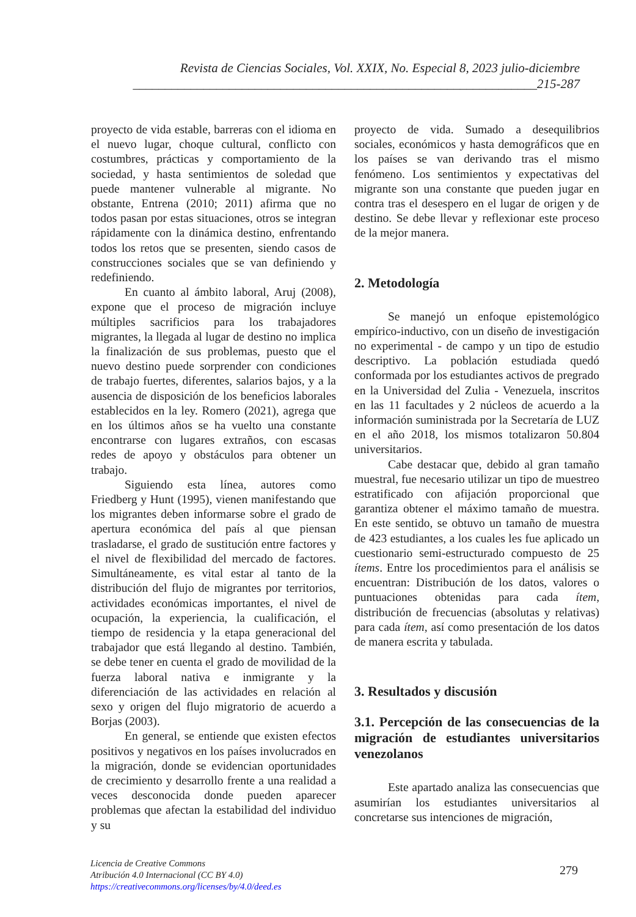Revista de Ciencias Sociales, Vol. XXIX, No. Especial 8, 2023 julio-diciembre
_______________________________________________________________215-287
proyecto de vida estable, barreras con el idioma en el nuevo lugar, choque cultural, conflicto con costumbres, prácticas y comportamiento de la sociedad, y hasta sentimientos de soledad que puede mantener vulnerable al migrante. No obstante, Entrena (2010; 2011) afirma que no todos pasan por estas situaciones, otros se integran rápidamente con la dinámica destino, enfrentando todos los retos que se presenten, siendo casos de construcciones sociales que se van definiendo y redefiniendo.
En cuanto al ámbito laboral, Aruj (2008), expone que el proceso de migración incluye múltiples sacrificios para los trabajadores migrantes, la llegada al lugar de destino no implica la finalización de sus problemas, puesto que el nuevo destino puede sorprender con condiciones de trabajo fuertes, diferentes, salarios bajos, y a la ausencia de disposición de los beneficios laborales establecidos en la ley. Romero (2021), agrega que en los últimos años se ha vuelto una constante encontrarse con lugares extraños, con escasas redes de apoyo y obstáculos para obtener un trabajo.
Siguiendo esta línea, autores como Friedberg y Hunt (1995), vienen manifestando que los migrantes deben informarse sobre el grado de apertura económica del país al que piensan trasladarse, el grado de sustitución entre factores y el nivel de flexibilidad del mercado de factores. Simultáneamente, es vital estar al tanto de la distribución del flujo de migrantes por territorios, actividades económicas importantes, el nivel de ocupación, la experiencia, la cualificación, el tiempo de residencia y la etapa generacional del trabajador que está llegando al destino. También, se debe tener en cuenta el grado de movilidad de la fuerza laboral nativa e inmigrante y la diferenciación de las actividades en relación al sexo y origen del flujo migratorio de acuerdo a Borjas (2003).
En general, se entiende que existen efectos positivos y negativos en los países involucrados en la migración, donde se evidencian oportunidades de crecimiento y desarrollo frente a una realidad a veces desconocida donde pueden aparecer problemas que afectan la estabilidad del individuo y su
proyecto de vida. Sumado a desequilibrios sociales, económicos y hasta demográficos que en los países se van derivando tras el mismo fenómeno. Los sentimientos y expectativas del migrante son una constante que pueden jugar en contra tras el desespero en el lugar de origen y de destino. Se debe llevar y reflexionar este proceso de la mejor manera.
2. Metodología
Se manejó un enfoque epistemológico empírico-inductivo, con un diseño de investigación no experimental - de campo y un tipo de estudio descriptivo. La población estudiada quedó conformada por los estudiantes activos de pregrado en la Universidad del Zulia - Venezuela, inscritos en las 11 facultades y 2 núcleos de acuerdo a la información suministrada por la Secretaría de LUZ en el año 2018, los mismos totalizaron 50.804 universitarios.
Cabe destacar que, debido al gran tamaño muestral, fue necesario utilizar un tipo de muestreo estratificado con afijación proporcional que garantiza obtener el máximo tamaño de muestra. En este sentido, se obtuvo un tamaño de muestra de 423 estudiantes, a los cuales les fue aplicado un cuestionario semi-estructurado compuesto de 25 ítems. Entre los procedimientos para el análisis se encuentran: Distribución de los datos, valores o puntuaciones obtenidas para cada ítem, distribución de frecuencias (absolutas y relativas) para cada ítem, así como presentación de los datos de manera escrita y tabulada.
3. Resultados y discusión
3.1. Percepción de las consecuencias de la migración de estudiantes universitarios venezolanos
Este apartado analiza las consecuencias que asumirían los estudiantes universitarios al concretarse sus intenciones de migración,
Licencia de Creative Commons
Atribución 4.0 Internacional (CC BY 4.0)
https://creativecommons.org/licenses/by/4.0/deed.es
279